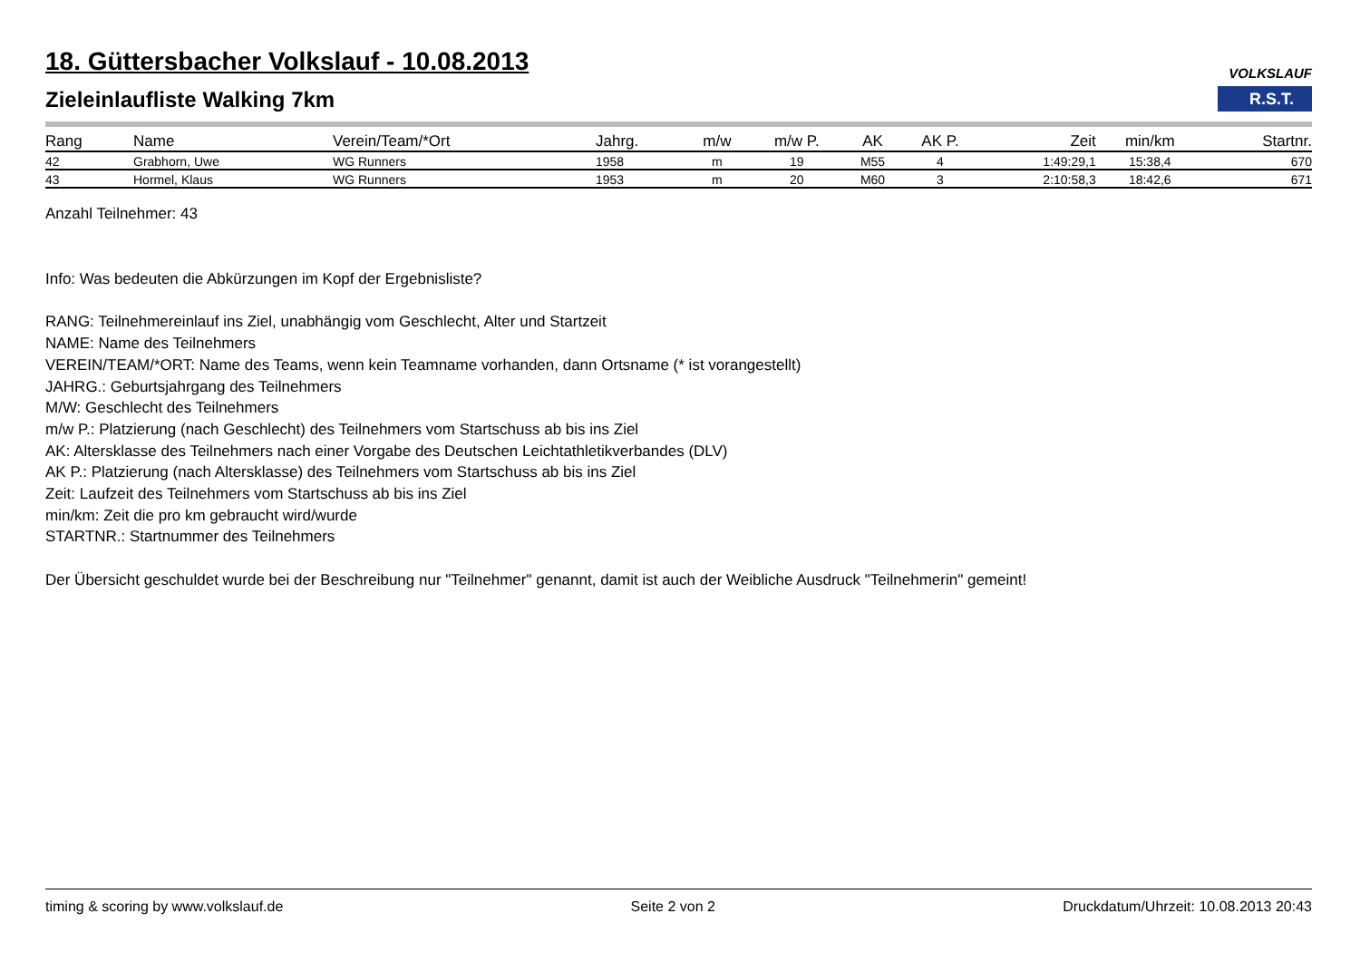VOLKSLAUF
R.S.T.
18. Güttersbacher Volkslauf - 10.08.2013
Zieleinlaufliste Walking 7km
| Rang | Name | Verein/Team/*Ort | Jahrg. | m/w | m/w P. | AK | AK P. | Zeit | min/km | Startnr. |
| --- | --- | --- | --- | --- | --- | --- | --- | --- | --- | --- |
| 42 | Grabhorn, Uwe | WG Runners | 1958 | m | 19 | M55 | 4 | 1:49:29,1 | 15:38,4 | 670 |
| 43 | Hormel, Klaus | WG Runners | 1953 | m | 20 | M60 | 3 | 2:10:58,3 | 18:42,6 | 671 |
Anzahl Teilnehmer: 43
Info: Was bedeuten die Abkürzungen im Kopf der Ergebnisliste?
RANG: Teilnehmereinlauf ins Ziel, unabhängig vom Geschlecht, Alter und Startzeit
NAME: Name des Teilnehmers
VEREIN/TEAM/*ORT: Name des Teams, wenn kein Teamname vorhanden, dann Ortsname (* ist vorangestellt)
JAHRG.: Geburtsjahrgang des Teilnehmers
M/W: Geschlecht des Teilnehmers
m/w P.: Platzierung (nach Geschlecht) des Teilnehmers vom Startschuss ab bis ins Ziel
AK: Altersklasse des Teilnehmers nach einer Vorgabe des Deutschen Leichtathletikverbandes (DLV)
AK P.: Platzierung (nach Altersklasse) des Teilnehmers vom Startschuss ab bis ins Ziel
Zeit: Laufzeit des Teilnehmers vom Startschuss ab bis ins Ziel
min/km: Zeit die pro km gebraucht wird/wurde
STARTNR.: Startnummer des Teilnehmers
Der Übersicht geschuldet wurde bei der Beschreibung nur "Teilnehmer" genannt, damit ist auch der Weibliche Ausdruck "Teilnehmerin" gemeint!
timing & scoring by www.volkslauf.de Seite 2 von 2 Druckdatum/Uhrzeit: 10.08.2013 20:43